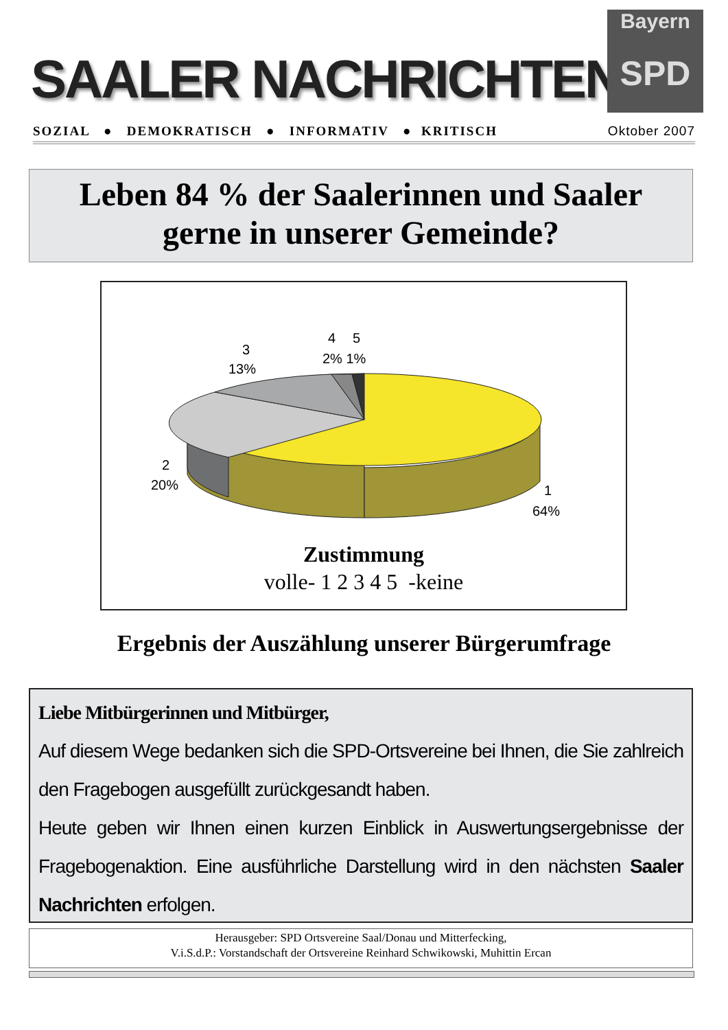SAALER NACHRICHTEN
Bayern
SPD
SOZIAL ● DEMOKRATISCH ● INFORMATIV ● KRITISCH Oktober 2007
Leben 84 % der Saalerinnen und Saaler
gerne in unserer Gemeinde?
3
13%
4
5
2% 1%
2
20%
1
64%
Zustimmung
volle- 1 2 3 4 5 -keine
Ergebnis der Auszählung unserer Bürgerumfrage
Liebe Mitbürgerinnen und Mitbürger,
Auf diesem Wege bedanken sich die SPD-Ortsvereine bei Ihnen, die Sie zahlreich den Fragebogen ausgefüllt zurückgesandt haben.
Heute geben wir Ihnen einen kurzen Einblick in Auswertungsergebnisse der Fragebogenaktion. Eine ausführliche Darstellung wird in den nächsten Saaler Nachrichten erfolgen.
Herausgeber: SPD Ortsvereine Saal/Donau und Mitterfecking,
V.i.S.d.P.: Vorstandschaft der Ortsvereine Reinhard Schwikowski, Muhittin Ercan